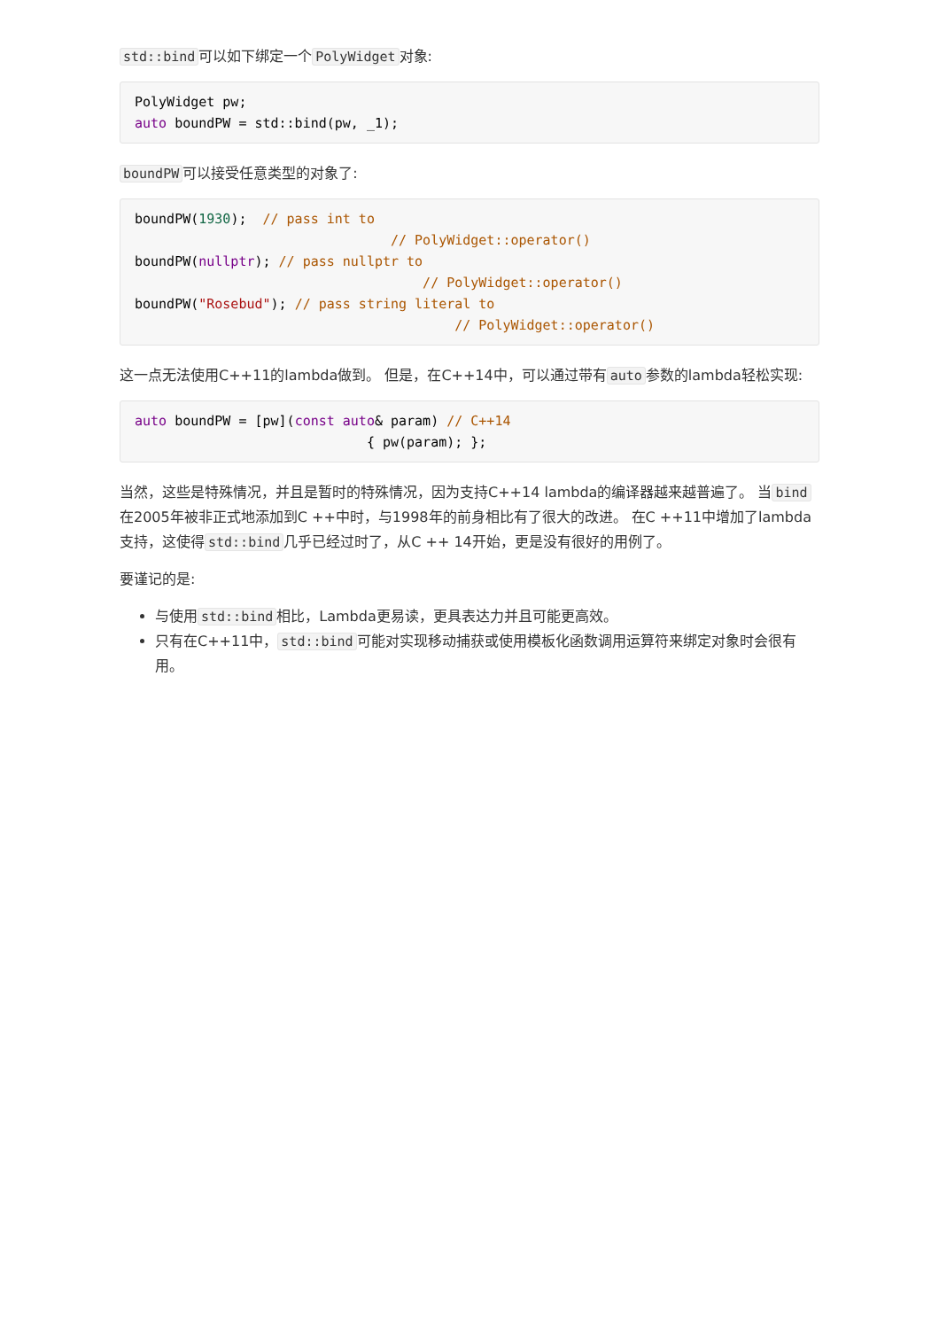std::bind 可以如下绑定一个 PolyWidget 对象:
PolyWidget pw;
auto boundPW = std::bind(pw, _1);
boundPW 可以接受任意类型的对象了:
boundPW(1930);  // pass int to
                                // PolyWidget::operator()
boundPW(nullptr); // pass nullptr to
                                    // PolyWidget::operator()
boundPW("Rosebud"); // pass string literal to
                                        // PolyWidget::operator()
这一点无法使用C++11的lambda做到。 但是，在C++14中，可以通过带有 auto 参数的lambda轻松实现:
auto boundPW = [pw](const auto& param) // C++14
                             { pw(param); };
当然，这些是特殊情况，并且是暂时的特殊情况，因为支持C++14 lambda的编译器越来越普遍了。 当 bind 在2005年被非正式地添加到C ++中时，与1998年的前身相比有了很大的改进。 在C ++11中增加了lambda支持，这使得 std::bind 几乎已经过时了，从C ++ 14开始，更是没有很好的用例了。
要谨记的是:
与使用 std::bind 相比，Lambda更易读，更具表达力并且可能更高效。
只有在C++11中， std::bind 可能对实现移动捕获或使用模板化函数调用运算符来绑定对象时会很有用。